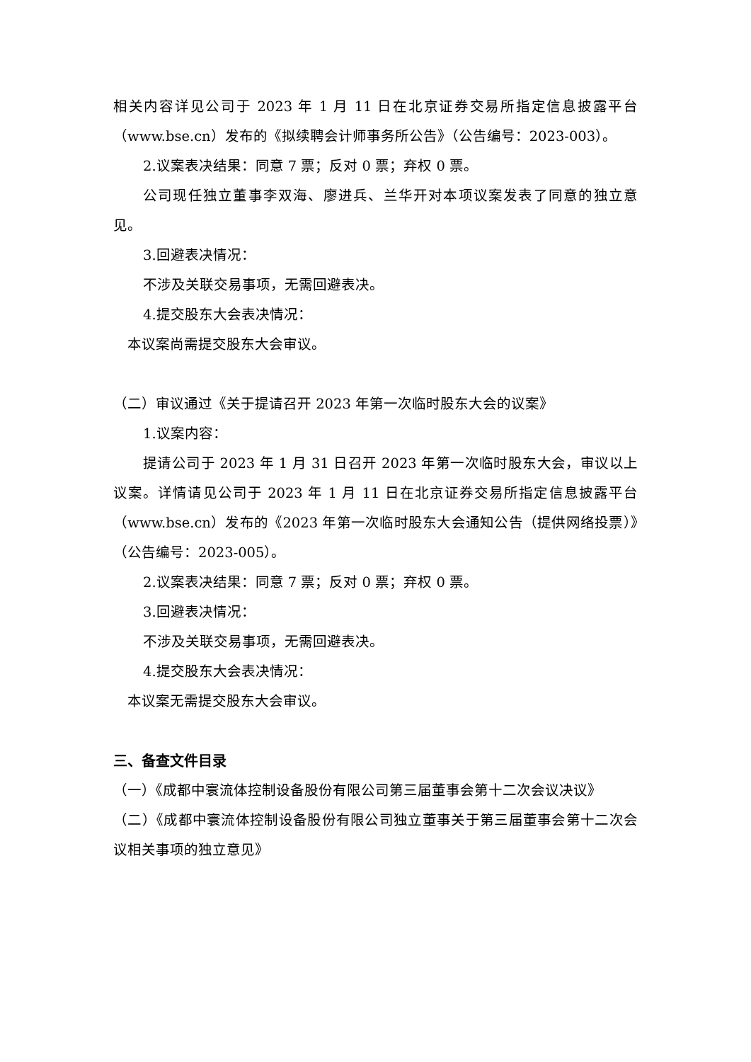相关内容详见公司于 2023 年 1 月 11 日在北京证券交易所指定信息披露平台（www.bse.cn）发布的《拟续聘会计师事务所公告》（公告编号：2023-003）。
2.议案表决结果：同意 7 票；反对 0 票；弃权 0 票。
公司现任独立董事李双海、廖进兵、兰华开对本项议案发表了同意的独立意见。
3.回避表决情况：
不涉及关联交易事项，无需回避表决。
4.提交股东大会表决情况：
本议案尚需提交股东大会审议。
（二）审议通过《关于提请召开 2023 年第一次临时股东大会的议案》
1.议案内容：
提请公司于 2023 年 1 月 31 日召开 2023 年第一次临时股东大会，审议以上议案。详情请见公司于 2023 年 1 月 11 日在北京证券交易所指定信息披露平台（www.bse.cn）发布的《2023 年第一次临时股东大会通知公告（提供网络投票）》（公告编号：2023-005）。
2.议案表决结果：同意 7 票；反对 0 票；弃权 0 票。
3.回避表决情况：
不涉及关联交易事项，无需回避表决。
4.提交股东大会表决情况：
本议案无需提交股东大会审议。
三、备查文件目录
（一）《成都中寰流体控制设备股份有限公司第三届董事会第十二次会议决议》
（二）《成都中寰流体控制设备股份有限公司独立董事关于第三届董事会第十二次会议相关事项的独立意见》